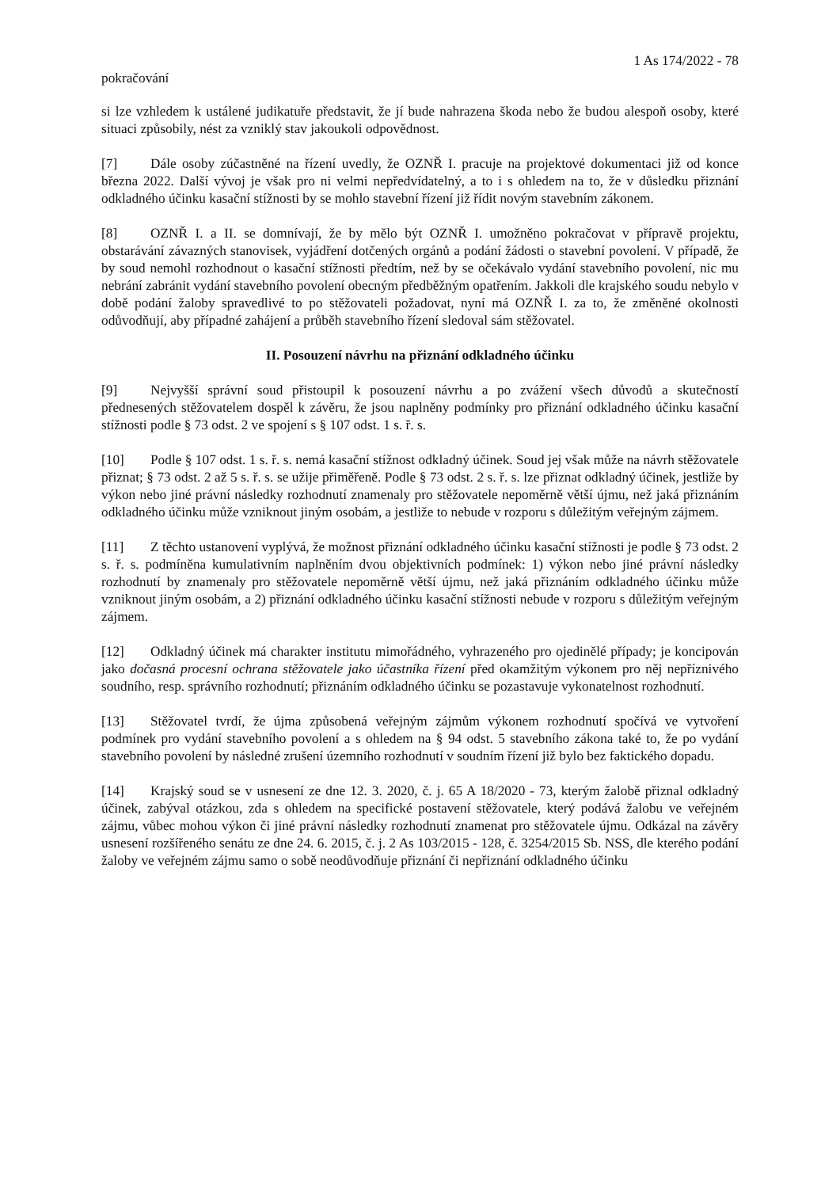1 As 174/2022 - 78
pokračování
si lze vzhledem k ustálené judikatuře představit, že jí bude nahrazena škoda nebo že budou alespoň osoby, které situaci způsobily, nést za vzniklý stav jakoukoli odpovědnost.
[7] Dále osoby zúčastněné na řízení uvedly, že OZNŘ I. pracuje na projektové dokumentaci již od konce března 2022. Další vývoj je však pro ni velmi nepředvídatelný, a to i s ohledem na to, že v důsledku přiznání odkladného účinku kasační stížnosti by se mohlo stavební řízení již řídit novým stavebním zákonem.
[8] OZNŘ I. a II. se domnívají, že by mělo být OZNŘ I. umožněno pokračovat v přípravě projektu, obstarávání závazných stanovisek, vyjádření dotčených orgánů a podání žádosti o stavební povolení. V případě, že by soud nemohl rozhodnout o kasační stížnosti předtím, než by se očekávalo vydání stavebního povolení, nic mu nebrání zabránit vydání stavebního povolení obecným předběžným opatřením. Jakkoli dle krajského soudu nebylo v době podání žaloby spravedlivé to po stěžovateli požadovat, nyní má OZNŘ I. za to, že změněné okolnosti odůvodňují, aby případné zahájení a průběh stavebního řízení sledoval sám stěžovatel.
II. Posouzení návrhu na přiznání odkladného účinku
[9] Nejvyšší správní soud přistoupil k posouzení návrhu a po zvážení všech důvodů a skutečností přednesených stěžovatelem dospěl k závěru, že jsou naplněny podmínky pro přiznání odkladného účinku kasační stížnosti podle § 73 odst. 2 ve spojení s § 107 odst. 1 s. ř. s.
[10] Podle § 107 odst. 1 s. ř. s. nemá kasační stížnost odkladný účinek. Soud jej však může na návrh stěžovatele přiznat; § 73 odst. 2 až 5 s. ř. s. se užije přiměřeně. Podle § 73 odst. 2 s. ř. s. lze přiznat odkladný účinek, jestliže by výkon nebo jiné právní následky rozhodnutí znamenaly pro stěžovatele nepoměrně větší újmu, než jaká přiznáním odkladného účinku může vzniknout jiným osobám, a jestliže to nebude v rozporu s důležitým veřejným zájmem.
[11] Z těchto ustanovení vyplývá, že možnost přiznání odkladného účinku kasační stížnosti je podle § 73 odst. 2 s. ř. s. podmíněna kumulativním naplněním dvou objektivních podmínek: 1) výkon nebo jiné právní následky rozhodnutí by znamenaly pro stěžovatele nepoměrně větší újmu, než jaká přiznáním odkladného účinku může vzniknout jiným osobám, a 2) přiznání odkladného účinku kasační stížnosti nebude v rozporu s důležitým veřejným zájmem.
[12] Odkladný účinek má charakter institutu mimořádného, vyhrazeného pro ojedinělé případy; je koncipován jako dočasná procesní ochrana stěžovatele jako účastníka řízení před okamžitým výkonem pro něj nepříznivého soudního, resp. správního rozhodnutí; přiznáním odkladného účinku se pozastavuje vykonatelnost rozhodnutí.
[13] Stěžovatel tvrdí, že újma způsobená veřejným zájmům výkonem rozhodnutí spočívá ve vytvoření podmínek pro vydání stavebního povolení a s ohledem na § 94 odst. 5 stavebního zákona také to, že po vydání stavebního povolení by následné zrušení územního rozhodnutí v soudním řízení již bylo bez faktického dopadu.
[14] Krajský soud se v usnesení ze dne 12. 3. 2020, č. j. 65 A 18/2020 - 73, kterým žalobě přiznal odkladný účinek, zabýval otázkou, zda s ohledem na specifické postavení stěžovatele, který podává žalobu ve veřejném zájmu, vůbec mohou výkon či jiné právní následky rozhodnutí znamenat pro stěžovatele újmu. Odkázal na závěry usnesení rozšířeného senátu ze dne 24. 6. 2015, č. j. 2 As 103/2015 - 128, č. 3254/2015 Sb. NSS, dle kterého podání žaloby ve veřejném zájmu samo o sobě neodůvodňuje přiznání či nepřiznání odkladného účinku